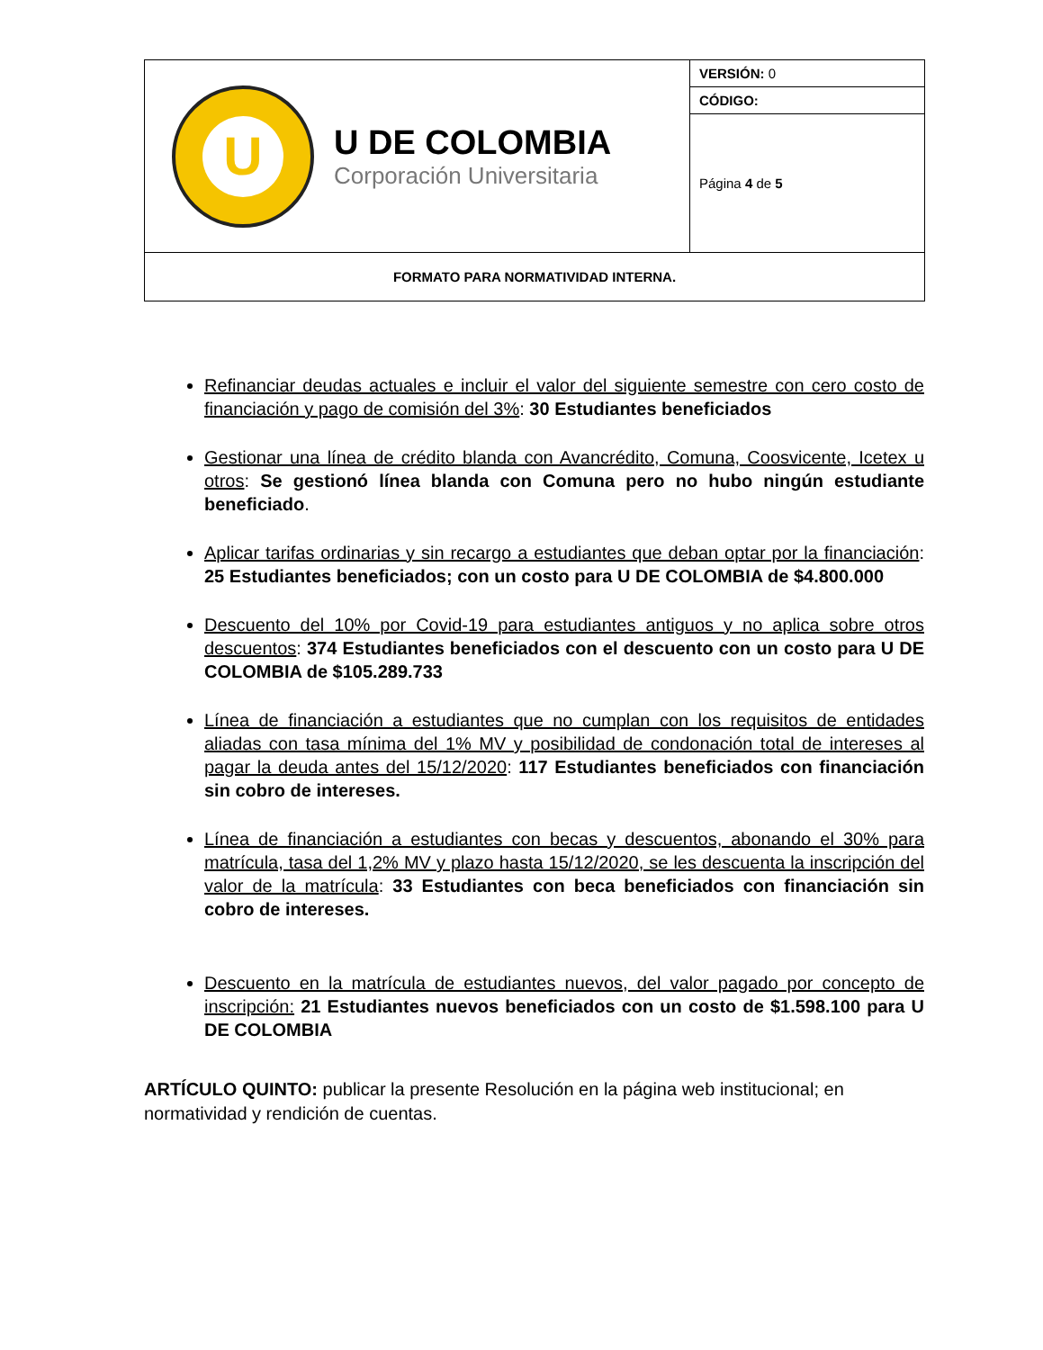| U U DE COLOMBIA Corporación Universitaria | VERSIÓN: 0 |
| | CÓDIGO: |
| | Página 4 de 5 |
| FORMATO PARA NORMATIVIDAD INTERNA. | |
Refinanciar deudas actuales e incluir el valor del siguiente semestre con cero costo de financiación y pago de comisión del 3%: 30 Estudiantes beneficiados
Gestionar una línea de crédito blanda con Avancrédito, Comuna, Coosvicente, Icetex u otros: Se gestionó línea blanda con Comuna pero no hubo ningún estudiante beneficiado.
Aplicar tarifas ordinarias y sin recargo a estudiantes que deban optar por la financiación: 25 Estudiantes beneficiados; con un costo para U DE COLOMBIA de $4.800.000
Descuento del 10% por Covid-19 para estudiantes antiguos y no aplica sobre otros descuentos: 374 Estudiantes beneficiados con el descuento con un costo para U DE COLOMBIA de $105.289.733
Línea de financiación a estudiantes que no cumplan con los requisitos de entidades aliadas con tasa mínima del 1% MV y posibilidad de condonación total de intereses al pagar la deuda antes del 15/12/2020: 117 Estudiantes beneficiados con financiación sin cobro de intereses.
Línea de financiación a estudiantes con becas y descuentos, abonando el 30% para matrícula, tasa del 1,2% MV y plazo hasta 15/12/2020, se les descuenta la inscripción del valor de la matrícula: 33 Estudiantes con beca beneficiados con financiación sin cobro de intereses.
Descuento en la matrícula de estudiantes nuevos, del valor pagado por concepto de inscripción: 21 Estudiantes nuevos beneficiados con un costo de $1.598.100 para U DE COLOMBIA
ARTÍCULO QUINTO: publicar la presente Resolución en la página web institucional; en normatividad y rendición de cuentas.